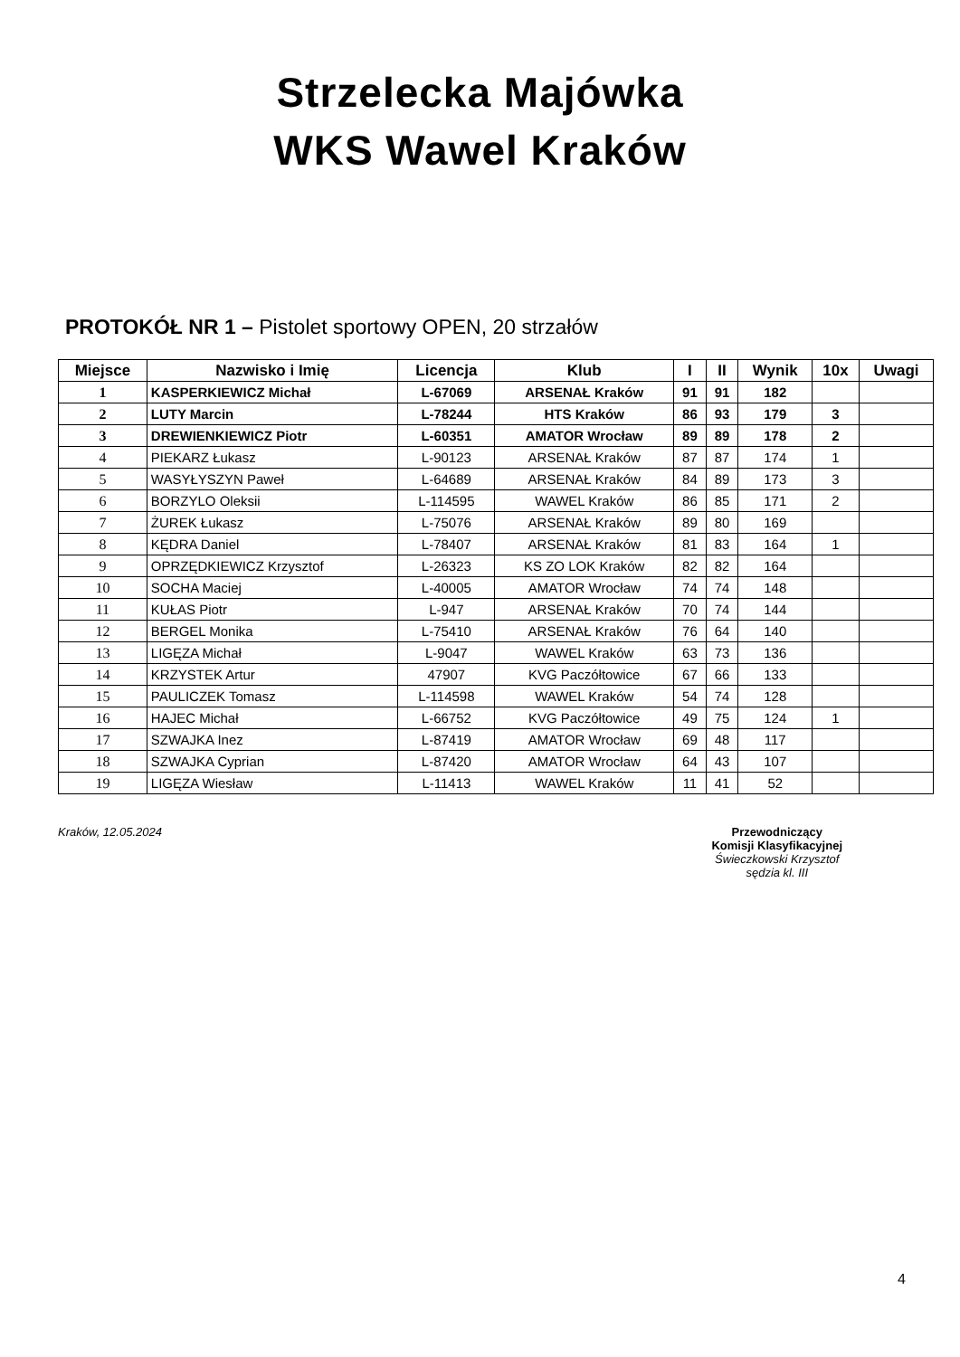Strzelecka Majówka
WKS Wawel Kraków
PROTOKÓŁ NR 1 – Pistolet sportowy OPEN, 20 strzałów
| Miejsce | Nazwisko i Imię | Licencja | Klub | I | II | Wynik | 10x | Uwagi |
| --- | --- | --- | --- | --- | --- | --- | --- | --- |
| 1 | KASPERKIEWICZ Michał | L-67069 | ARSENAŁ Kraków | 91 | 91 | 182 | | |
| 2 | LUTY Marcin | L-78244 | HTS Kraków | 86 | 93 | 179 | 3 | |
| 3 | DREWIENKIEWICZ Piotr | L-60351 | AMATOR Wrocław | 89 | 89 | 178 | 2 | |
| 4 | PIEKARZ Łukasz | L-90123 | ARSENAŁ Kraków | 87 | 87 | 174 | 1 | |
| 5 | WASYŁYSZYN Paweł | L-64689 | ARSENAŁ Kraków | 84 | 89 | 173 | 3 | |
| 6 | BORZYLO Oleksii | L-114595 | WAWEL Kraków | 86 | 85 | 171 | 2 | |
| 7 | ŻUREK Łukasz | L-75076 | ARSENAŁ Kraków | 89 | 80 | 169 | | |
| 8 | KĘDRA Daniel | L-78407 | ARSENAŁ Kraków | 81 | 83 | 164 | 1 | |
| 9 | OPRZĘDKIEWICZ Krzysztof | L-26323 | KS ZO LOK Kraków | 82 | 82 | 164 | | |
| 10 | SOCHA Maciej | L-40005 | AMATOR Wrocław | 74 | 74 | 148 | | |
| 11 | KUŁAS Piotr | L-947 | ARSENAŁ Kraków | 70 | 74 | 144 | | |
| 12 | BERGEL Monika | L-75410 | ARSENAŁ Kraków | 76 | 64 | 140 | | |
| 13 | LIGĘZA Michał | L-9047 | WAWEL Kraków | 63 | 73 | 136 | | |
| 14 | KRZYSTEK Artur | 47907 | KVG Paczółtowice | 67 | 66 | 133 | | |
| 15 | PAULICZEK Tomasz | L-114598 | WAWEL Kraków | 54 | 74 | 128 | | |
| 16 | HAJEC Michał | L-66752 | KVG Paczółtowice | 49 | 75 | 124 | 1 | |
| 17 | SZWAJKA Inez | L-87419 | AMATOR Wrocław | 69 | 48 | 117 | | |
| 18 | SZWAJKA Cyprian | L-87420 | AMATOR Wrocław | 64 | 43 | 107 | | |
| 19 | LIGĘZA Wiesław | L-11413 | WAWEL Kraków | 11 | 41 | 52 | | |
Kraków, 12.05.2024 Przewodniczący
Komisji Klasyfikacyjnej
Świeczkowski Krzysztof
sędzia kl. III
4